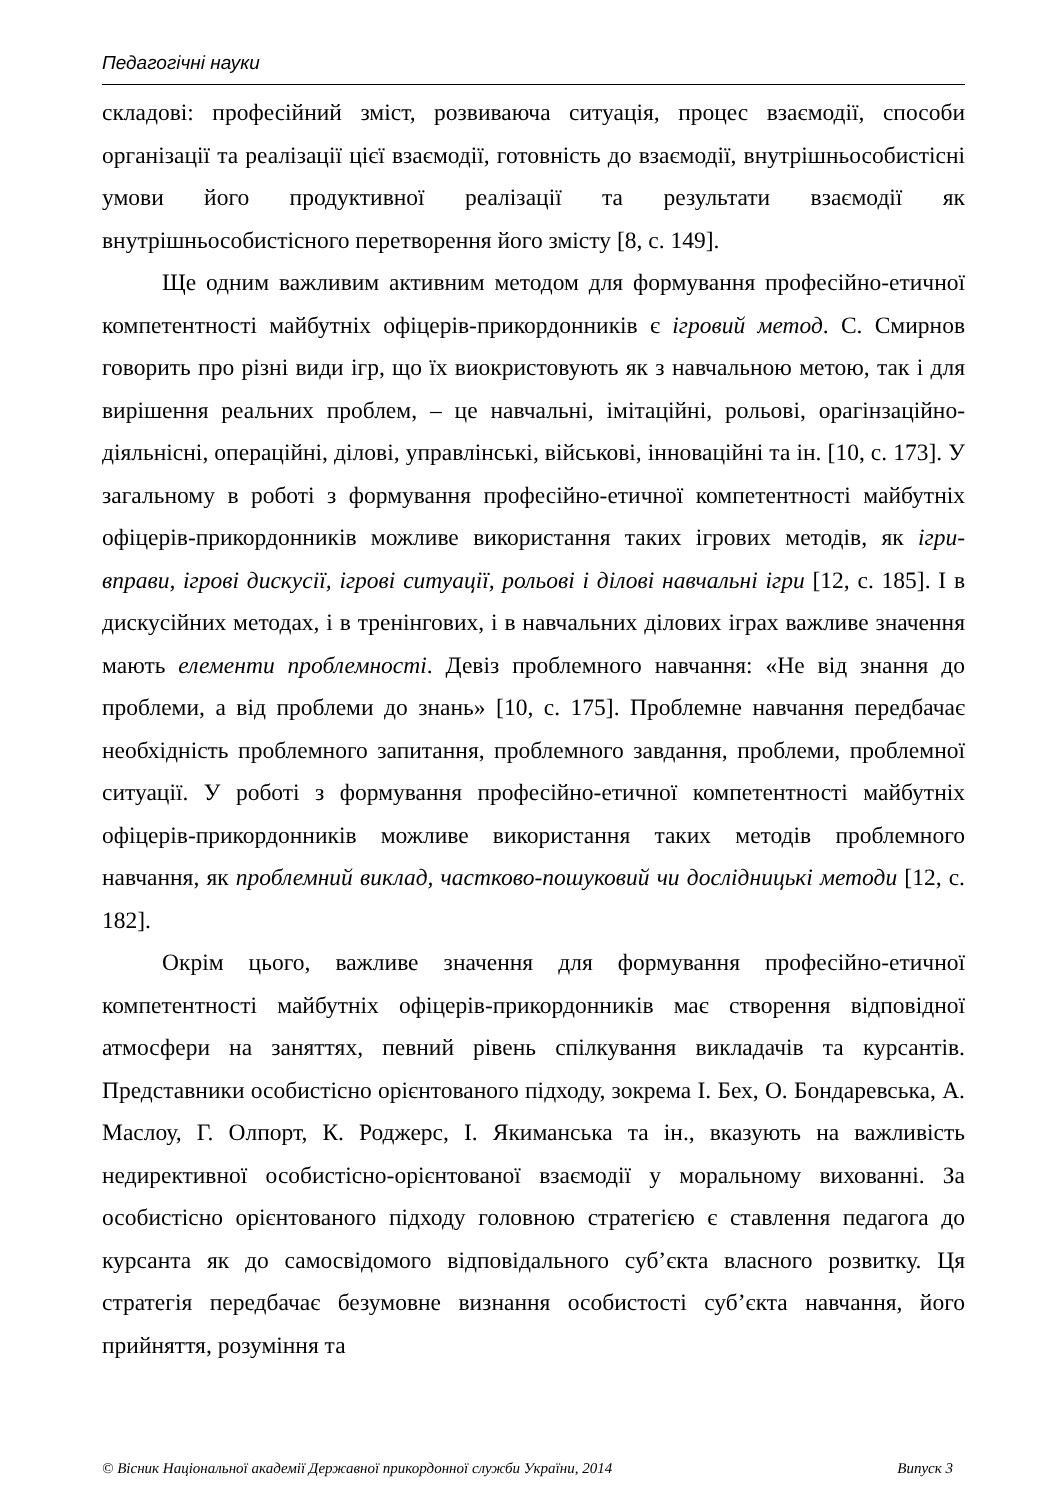Педагогічні науки
складові: професійний зміст, розвиваюча ситуація, процес взаємодії, способи організації та реалізації цієї взаємодії, готовність до взаємодії, внутрішньособистісні умови його продуктивної реалізації та результати взаємодії як внутрішньособистісного перетворення його змісту [8, с. 149].
Ще одним важливим активним методом для формування професійно-етичної компетентності майбутніх офіцерів-прикордонників є ігровий метод. С. Смирнов говорить про різні види ігр, що їх виокристовують як з навчальною метою, так і для вирішення реальних проблем, – це навчальні, імітаційні, рольові, орагінзаційно-діяльнісні, операційні, ділові, управлінські, військові, інноваційні та ін. [10, с. 173]. У загальному в роботі з формування професійно-етичної компетентності майбутніх офіцерів-прикордонників можливе використання таких ігрових методів, як ігри-вправи, ігрові дискусії, ігрові ситуації, рольові і ділові навчальні ігри [12, с. 185]. І в дискусійних методах, і в тренінгових, і в навчальних ділових іграх важливе значення мають елементи проблемності. Девіз проблемного навчання: «Не від знання до проблеми, а від проблеми до знань» [10, с. 175]. Проблемне навчання передбачає необхідність проблемного запитання, проблемного завдання, проблеми, проблемної ситуації. У роботі з формування професійно-етичної компетентності майбутніх офіцерів-прикордонників можливе використання таких методів проблемного навчання, як проблемний виклад, частково-пошуковий чи дослідницькі методи [12, с. 182].
Окрім цього, важливе значення для формування професійно-етичної компетентності майбутніх офіцерів-прикордонників має створення відповідної атмосфери на заняттях, певний рівень спілкування викладачів та курсантів. Представники особистісно орієнтованого підходу, зокрема І. Бех, О. Бондаревська, А. Маслоу, Г. Олпорт, К. Роджерс, І. Якиманська та ін., вказують на важливість недирективної особистісно-орієнтованої взаємодії у моральному вихованні. За особистісно орієнтованого підходу головною стратегією є ставлення педагога до курсанта як до самосвідомого відповідального суб’єкта власного розвитку. Ця стратегія передбачає безумовне визнання особистості суб’єкта навчання, його прийняття, розуміння та
© Вісник Національної академії Державної прикордонної служби України, 2014 Випуск 3